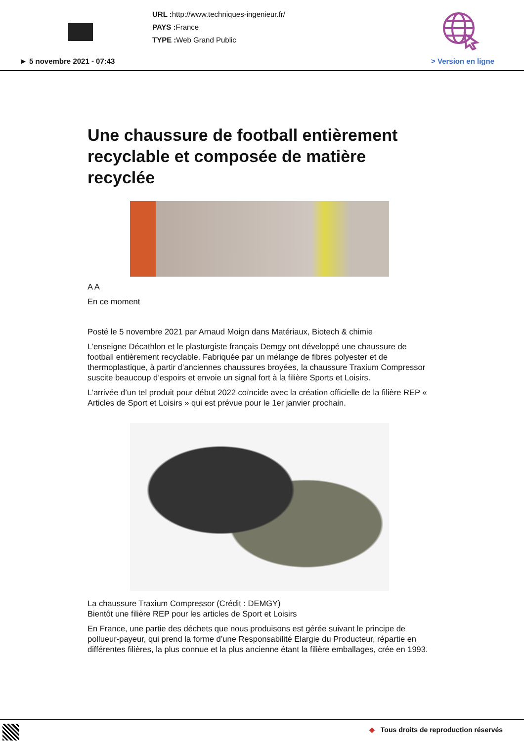URL : http://www.techniques-ingenieur.fr/
PAYS : France
TYPE : Web Grand Public
► 5 novembre 2021 - 07:43 > Version en ligne
Une chaussure de football entièrement recyclable et composée de matière recyclée
A A
En ce moment
Posté le 5 novembre 2021 par Arnaud Moign dans Matériaux, Biotech & chimie
L’enseigne Décathlon et le plasturgiste français Demgy ont développé une chaussure de football entièrement recyclable. Fabriquée par un mélange de fibres polyester et de thermoplastique, à partir d’anciennes chaussures broyées, la chaussure Traxium Compressor suscite beaucoup d’espoirs et envoie un signal fort à la filière Sports et Loisirs.
L’arrivée d’un tel produit pour début 2022 coïncide avec la création officielle de la filière REP « Articles de Sport et Loisirs » qui est prévue pour le 1er janvier prochain.
La chaussure Traxium Compressor (Crédit : DEMGY)
Bientôt une filière REP pour les articles de Sport et Loisirs
En France, une partie des déchets que nous produisons est gérée suivant le principe de pollueur-payeur, qui prend la forme d’une Responsabilité Elargie du Producteur, répartie en différentes filières, la plus connue et la plus ancienne étant la filière emballages, crée en 1993.
◆ Tous droits de reproduction réservés